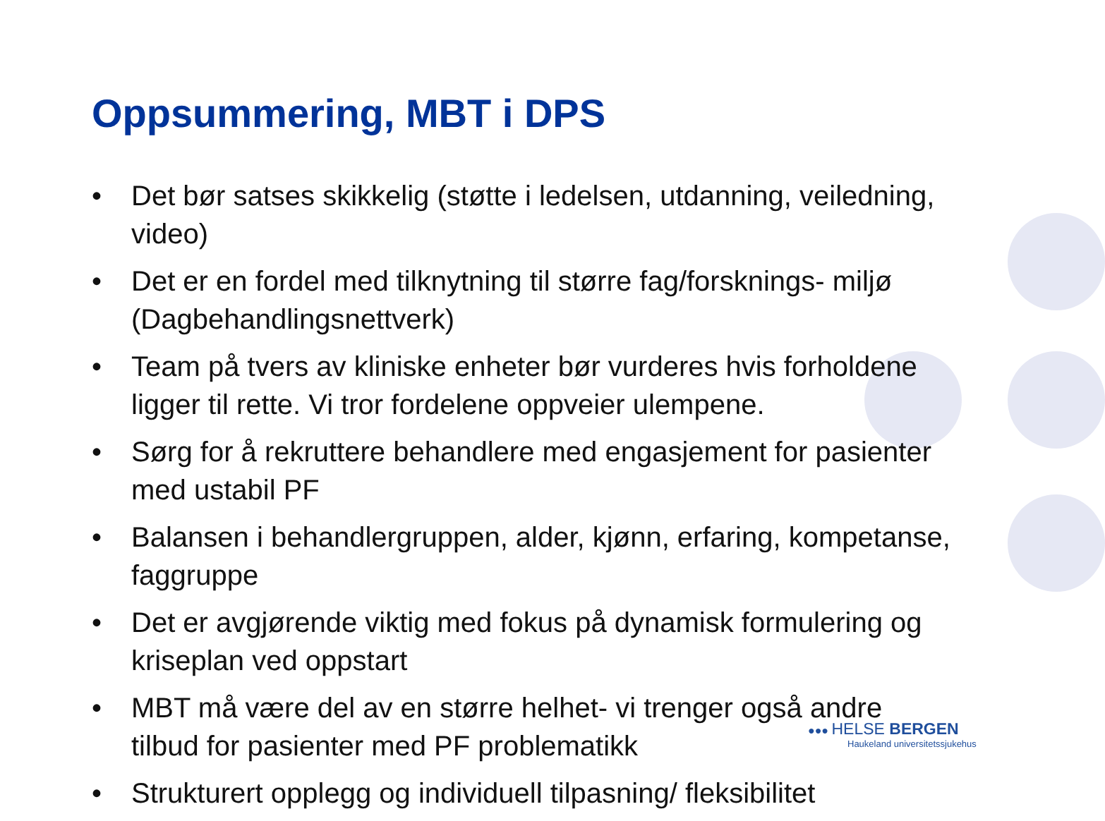Oppsummering, MBT i DPS
• Det bør satses skikkelig (støtte i ledelsen, utdanning, veiledning, video)
• Det er en fordel med tilknytning til større fag/forsknings- miljø (Dagbehandlingsnettverk)
• Team på tvers av kliniske enheter bør vurderes hvis forholdene ligger til rette. Vi tror fordelene oppveier ulempene.
• Sørg for å rekruttere behandlere med engasjement for pasienter med ustabil PF
• Balansen i behandlergruppen, alder, kjønn, erfaring, kompetanse, faggruppe
• Det er avgjørende viktig med fokus på dynamisk formulering og kriseplan ved oppstart
• MBT må være del av en større helhet- vi trenger også andre tilbud for pasienter med PF problematikk
• Strukturert opplegg og individuell tilpasning/ fleksibilitet
●●● HELSE BERGEN
Haukeland universitetssjukehus